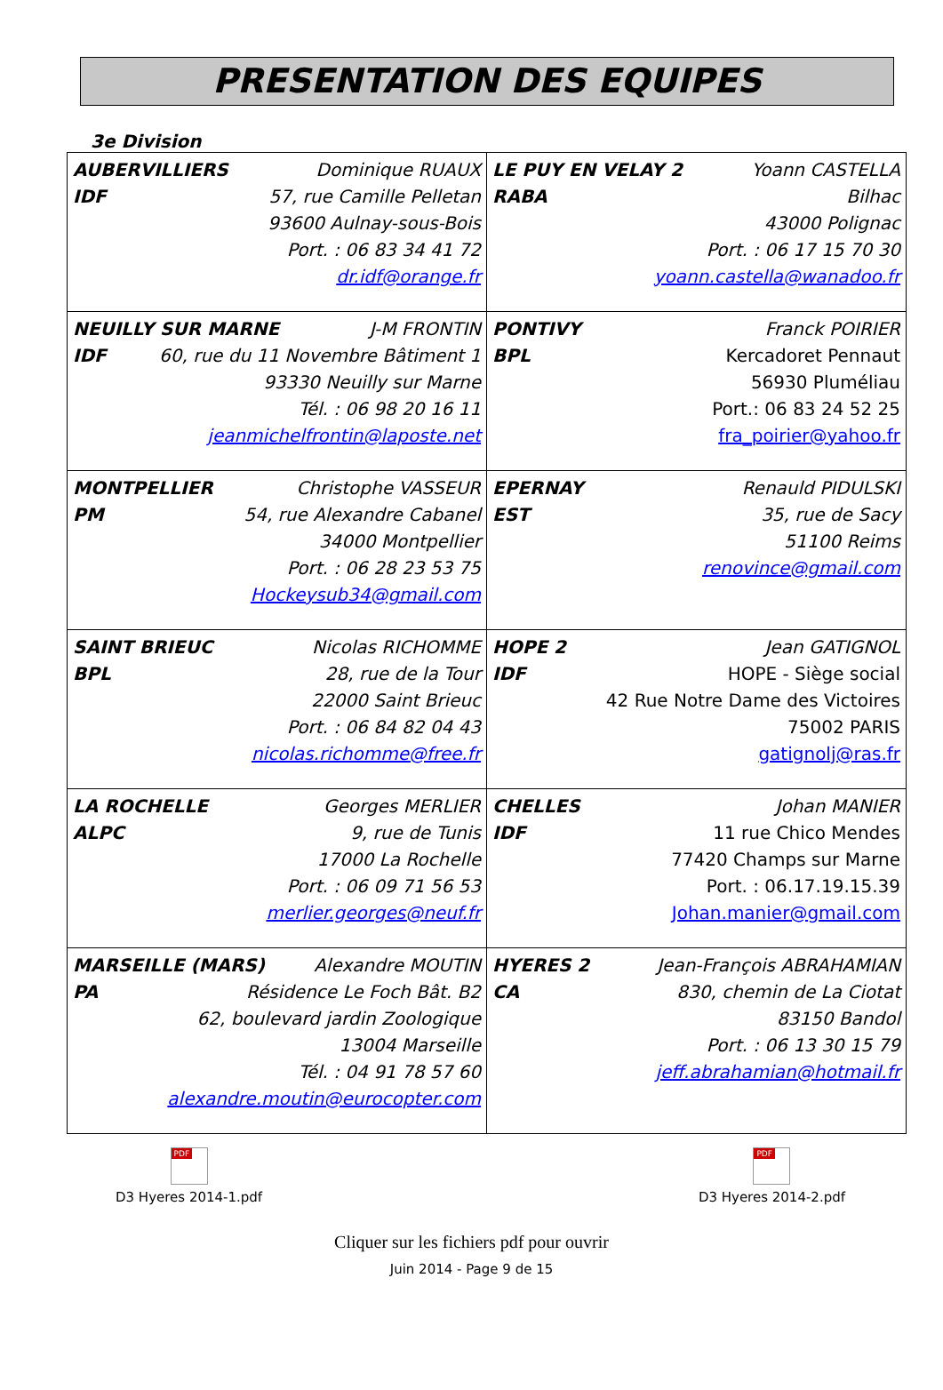PRESENTATION DES EQUIPES
3e Division
| AUBERVILLIERS Dominique RUAUX IDF 57, rue Camille Pelletan 93600 Aulnay-sous-Bois Port. : 06 83 34 41 72 dr.idf@orange.fr | LE PUY EN VELAY 2 Yoann CASTELLA RABA Bilhac 43000 Polignac Port. : 06 17 15 70 30 yoann.castella@wanadoo.fr |
| NEUILLY SUR MARNE J-M FRONTIN IDF 60, rue du 11 Novembre Bâtiment 1 93330 Neuilly sur Marne Tél. : 06 98 20 16 11 jeanmichelfrontin@laposte.net | PONTIVY Franck POIRIER BPL Kercadoret Pennaut 56930 Pluméliau Port.: 06 83 24 52 25 fra_poirier@yahoo.fr |
| MONTPELLIER Christophe VASSEUR PM 54, rue Alexandre Cabanel 34000 Montpellier Port. : 06 28 23 53 75 Hockeysub34@gmail.com | EPERNAY Renauld PIDULSKI EST 35, rue de Sacy 51100 Reims renovince@gmail.com |
| SAINT BRIEUC Nicolas RICHOMME BPL 28, rue de la Tour 22000 Saint Brieuc Port. : 06 84 82 04 43 nicolas.richomme@free.fr | HOPE 2 Jean GATIGNOL IDF HOPE - Siège social 42 Rue Notre Dame des Victoires 75002 PARIS gatignolj@ras.fr |
| LA ROCHELLE Georges MERLIER ALPC 9, rue de Tunis 17000 La Rochelle Port. : 06 09 71 56 53 merlier.georges@neuf.fr | CHELLES Johan MANIER IDF 11 rue Chico Mendes 77420 Champs sur Marne Port. : 06.17.19.15.39 Johan.manier@gmail.com |
| MARSEILLE (MARS) Alexandre MOUTIN PA Résidence Le Foch Bât. B2 62, boulevard jardin Zoologique 13004 Marseille Tél. : 04 91 78 57 60 alexandre.moutin@eurocopter.com | HYERES 2 Jean-François ABRAHAMIAN CA 830, chemin de La Ciotat 83150 Bandol Port. : 06 13 30 15 79 jeff.abrahamian@hotmail.fr |
PDF
D3 Hyeres 2014-1.pdf
PDF
D3 Hyeres 2014-2.pdf
Cliquer sur les fichiers pdf pour ouvrir
Juin 2014 - Page 9 de 15